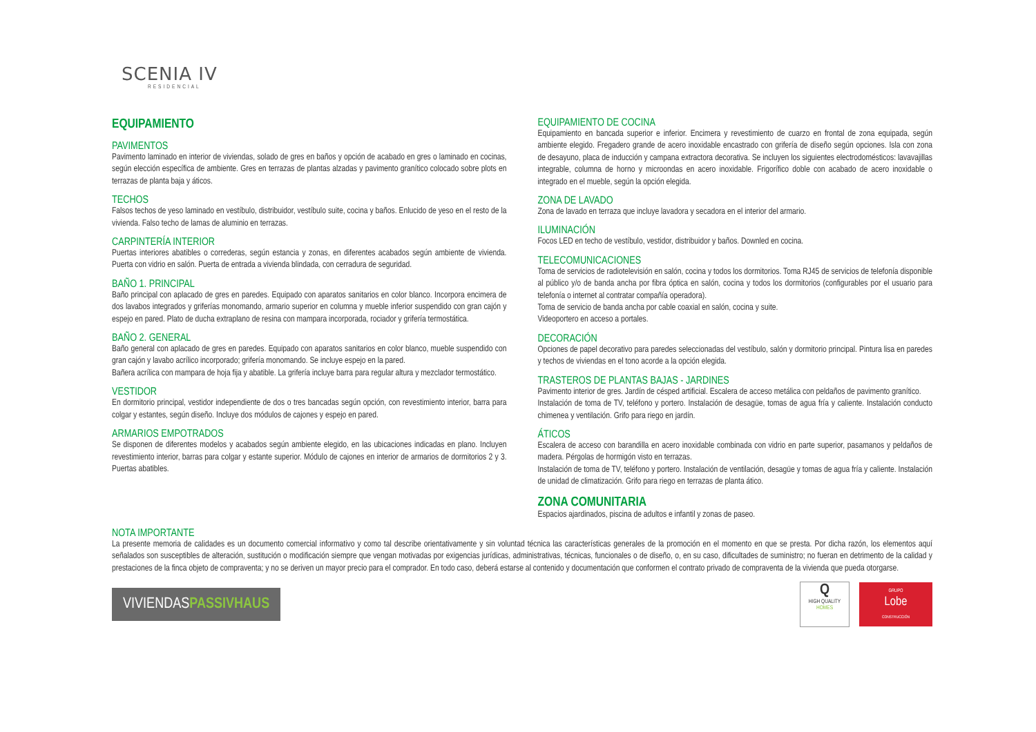SCENIA IV
RESIDENCIAL
EQUIPAMIENTO
PAVIMENTOS
Pavimento laminado en interior de viviendas, solado de gres en baños y opción de acabado en gres o laminado en cocinas, según elección específica de ambiente. Gres en terrazas de plantas alzadas y pavimento granítico colocado sobre plots en terrazas de planta baja y áticos.
TECHOS
Falsos techos de yeso laminado en vestíbulo, distribuidor, vestíbulo suite, cocina y baños. Enlucido de yeso en el resto de la vivienda. Falso techo de lamas de aluminio en terrazas.
CARPINTERÍA INTERIOR
Puertas interiores abatibles o correderas, según estancia y zonas, en diferentes acabados según ambiente de vivienda. Puerta con vidrio en salón. Puerta de entrada a vivienda blindada, con cerradura de seguridad.
BAÑO 1. PRINCIPAL
Baño principal con aplacado de gres en paredes. Equipado con aparatos sanitarios en color blanco. Incorpora encimera de dos lavabos integrados y griferías monomando, armario superior en columna y mueble inferior suspendido con gran cajón y espejo en pared. Plato de ducha extraplano de resina con mampara incorporada, rociador y grifería termostática.
BAÑO 2. GENERAL
Baño general con aplacado de gres en paredes. Equipado con aparatos sanitarios en color blanco, mueble suspendido con gran cajón y lavabo acrílico incorporado; grifería monomando. Se incluye espejo en la pared.
Bañera acrílica con mampara de hoja fija y abatible. La grifería incluye barra para regular altura y mezclador termostático.
VESTIDOR
En dormitorio principal, vestidor independiente de dos o tres bancadas según opción, con revestimiento interior, barra para colgar y estantes, según diseño. Incluye dos módulos de cajones y espejo en pared.
ARMARIOS EMPOTRADOS
Se disponen de diferentes modelos y acabados según ambiente elegido, en las ubicaciones indicadas en plano. Incluyen revestimiento interior, barras para colgar y estante superior. Módulo de cajones en interior de armarios de dormitorios 2 y 3. Puertas abatibles.
EQUIPAMIENTO DE COCINA
Equipamiento en bancada superior e inferior. Encimera y revestimiento de cuarzo en frontal de zona equipada, según ambiente elegido. Fregadero grande de acero inoxidable encastrado con grifería de diseño según opciones. Isla con zona de desayuno, placa de inducción y campana extractora decorativa. Se incluyen los siguientes electrodomésticos: lavavajillas integrable, columna de horno y microondas en acero inoxidable. Frigorífico doble con acabado de acero inoxidable o integrado en el mueble, según la opción elegida.
ZONA DE LAVADO
Zona de lavado en terraza que incluye lavadora y secadora en el interior del armario.
ILUMINACIÓN
Focos LED en techo de vestíbulo, vestidor, distribuidor y baños. Downled en cocina.
TELECOMUNICACIONES
Toma de servicios de radiotelevisión en salón, cocina y todos los dormitorios. Toma RJ45 de servicios de telefonía disponible al público y/o de banda ancha por fibra óptica en salón, cocina y todos los dormitorios (configurables por el usuario para telefonía o internet al contratar compañía operadora).
Toma de servicio de banda ancha por cable coaxial en salón, cocina y suite.
Videoportero en acceso a portales.
DECORACIÓN
Opciones de papel decorativo para paredes seleccionadas del vestíbulo, salón y dormitorio principal. Pintura lisa en paredes y techos de viviendas en el tono acorde a la opción elegida.
TRASTEROS DE PLANTAS BAJAS - JARDINES
Pavimento interior de gres. Jardín de césped artificial. Escalera de acceso metálica con peldaños de pavimento granítico.
Instalación de toma de TV, teléfono y portero. Instalación de desagüe, tomas de agua fría y caliente. Instalación conducto chimenea y ventilación. Grifo para riego en jardín.
ÁTICOS
Escalera de acceso con barandilla en acero inoxidable combinada con vidrio en parte superior, pasamanos y peldaños de madera. Pérgolas de hormigón visto en terrazas.
Instalación de toma de TV, teléfono y portero. Instalación de ventilación, desagüe y tomas de agua fría y caliente. Instalación de unidad de climatización. Grifo para riego en terrazas de planta ático.
ZONA COMUNITARIA
Espacios ajardinados, piscina de adultos e infantil y zonas de paseo.
NOTA IMPORTANTE
La presente memoria de calidades es un documento comercial informativo y como tal describe orientativamente y sin voluntad técnica las características generales de la promoción en el momento en que se presta. Por dicha razón, los elementos aquí señalados son susceptibles de alteración, sustitución o modificación siempre que vengan motivadas por exigencias jurídicas, administrativas, técnicas, funcionales o de diseño, o, en su caso, dificultades de suministro; no fueran en detrimento de la calidad y prestaciones de la finca objeto de compraventa; y no se deriven un mayor precio para el comprador. En todo caso, deberá estarse al contenido y documentación que conformen el contrato privado de compraventa de la vivienda que pueda otorgarse.
VIVIENDASPASSIVHAUS
Q
HIGH QUALITY
HOMES GRUPO
Lobe
CONSTRUCCIÓN